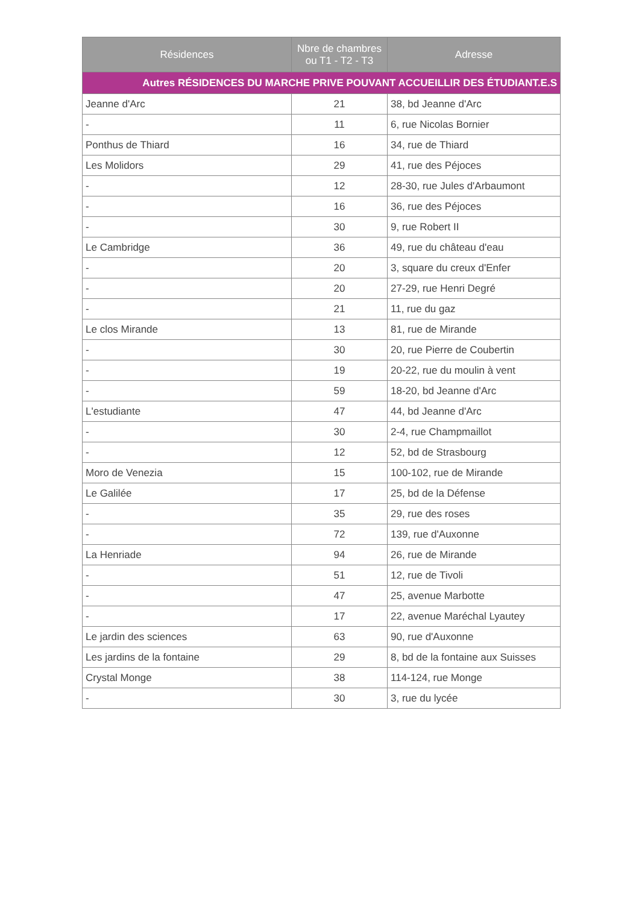| Résidences | Nbre de chambres ou T1 - T2 - T3 | Adresse |
| --- | --- | --- |
| Autres RÉSIDENCES DU MARCHE PRIVE POUVANT ACCUEILLIR DES ÉTUDIANT.E.S | | |
| Jeanne d'Arc | 21 | 38, bd Jeanne d'Arc |
| - | 11 | 6, rue Nicolas Bornier |
| Ponthus de Thiard | 16 | 34, rue de Thiard |
| Les Molidors | 29 | 41, rue des Péjoces |
| - | 12 | 28-30, rue Jules d'Arbaumont |
| - | 16 | 36, rue des Péjoces |
| - | 30 | 9, rue Robert II |
| Le Cambridge | 36 | 49, rue du château d'eau |
| - | 20 | 3, square du creux d'Enfer |
| - | 20 | 27-29, rue Henri Degré |
| - | 21 | 11, rue du gaz |
| Le clos Mirande | 13 | 81, rue de Mirande |
| - | 30 | 20, rue Pierre de Coubertin |
| - | 19 | 20-22, rue du moulin à vent |
| - | 59 | 18-20, bd Jeanne d'Arc |
| L'estudiante | 47 | 44, bd Jeanne d'Arc |
| - | 30 | 2-4, rue Champmaillot |
| - | 12 | 52, bd de Strasbourg |
| Moro de Venezia | 15 | 100-102, rue de Mirande |
| Le Galilée | 17 | 25, bd de la Défense |
| - | 35 | 29, rue des roses |
| - | 72 | 139, rue d'Auxonne |
| La Henriade | 94 | 26, rue de Mirande |
| - | 51 | 12, rue de Tivoli |
| - | 47 | 25, avenue Marbotte |
| - | 17 | 22, avenue Maréchal Lyautey |
| Le jardin des sciences | 63 | 90, rue d'Auxonne |
| Les jardins de la fontaine | 29 | 8, bd de la fontaine aux Suisses |
| Crystal Monge | 38 | 114-124, rue Monge |
| - | 30 | 3, rue du lycée |